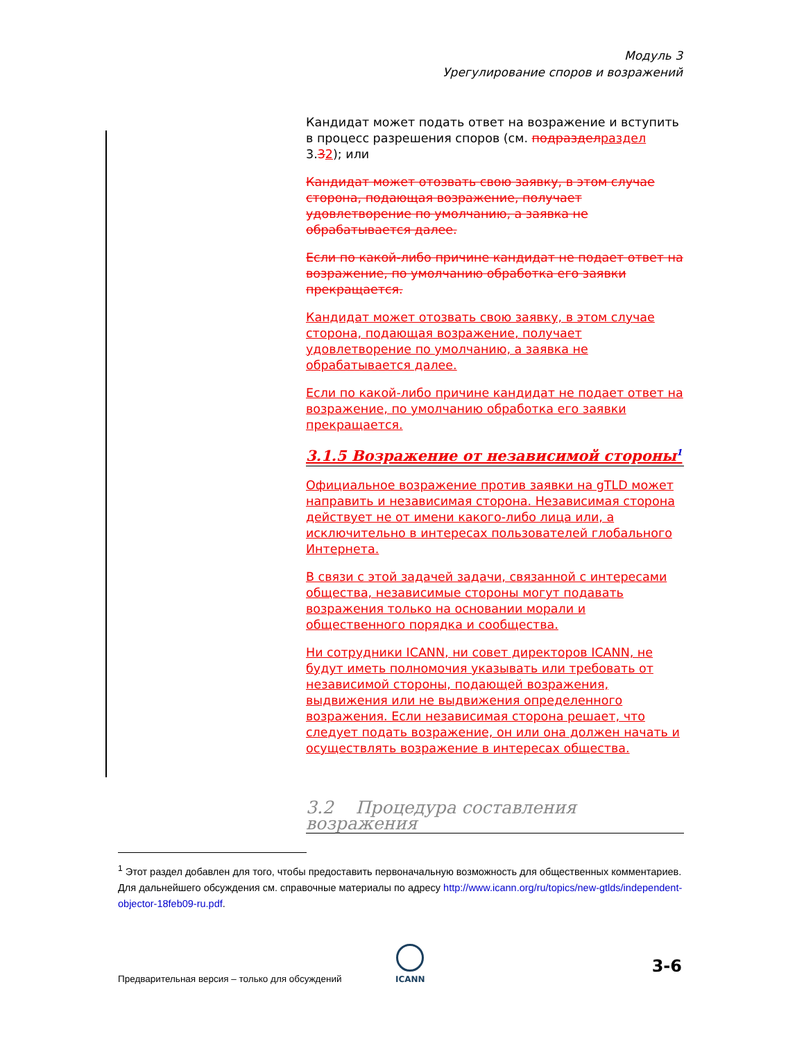Модуль 3
Урегулирование споров и возражений
Кандидат может подать ответ на возражение и вступить в процесс разрешения споров (см. подраздел раздел 3.32); или
Кандидат может отозвать свою заявку, в этом случае сторона, подающая возражение, получает удовлетворение по умолчанию, а заявка не обрабатывается далее.
Если по какой-либо причине кандидат не подает ответ на возражение, по умолчанию обработка его заявки прекращается.
Кандидат может отозвать свою заявку, в этом случае сторона, подающая возражение, получает удовлетворение по умолчанию, а заявка не обрабатывается далее.
Если по какой-либо причине кандидат не подает ответ на возражение, по умолчанию обработка его заявки прекращается.
3.1.5 Возражение от независимой стороны<sup>1</sup>
Официальное возражение против заявки на gTLD может направить и независимая сторона. Независимая сторона действует не от имени какого-либо лица или, а исключительно в интересах пользователей глобального Интернета.
В связи с этой задачей задачи, связанной с интересами общества, независимые стороны могут подавать возражения только на основании морали и общественного порядка и сообщества.
Ни сотрудники ICANN, ни совет директоров ICANN, не будут иметь полномочия указывать или требовать от независимой стороны, подающей возражения, выдвижения или не выдвижения определенного возражения. Если независимая сторона решает, что следует подать возражение, он или она должен начать и осуществлять возражение в интересах общества.
3.2 Процедура составления возражения
<sup>1</sup> Этот раздел добавлен для того, чтобы предоставить первоначальную возможность для общественных комментариев. Для дальнейшего обсуждения см. справочные материалы по адресу http://www.icann.org/ru/topics/new-gtlds/independent-objector-18feb09-ru.pdf.
ICANN
Предварительная версия – только для обсуждений
3-6